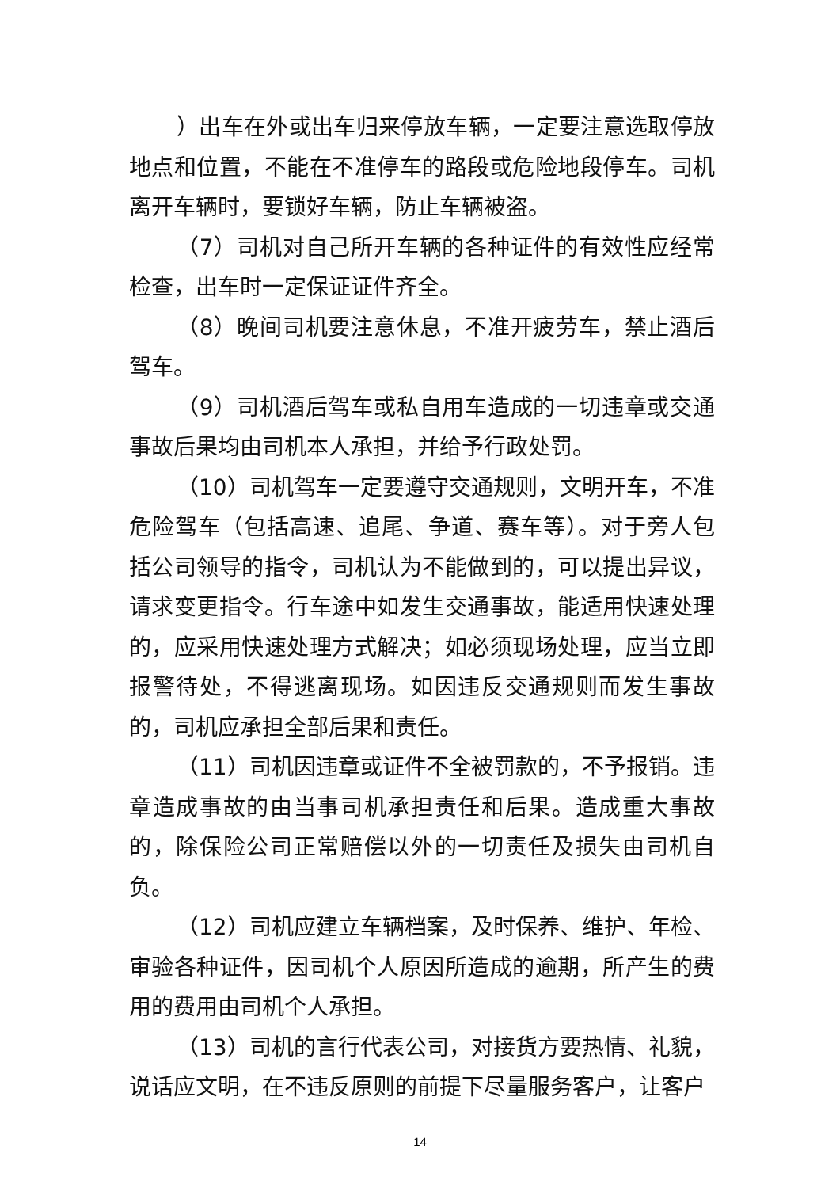）出车在外或出车归来停放车辆，一定要注意选取停放地点和位置，不能在不准停车的路段或危险地段停车。司机离开车辆时，要锁好车辆，防止车辆被盗。
（7）司机对自己所开车辆的各种证件的有效性应经常检查，出车时一定保证证件齐全。
（8）晚间司机要注意休息，不准开疲劳车，禁止酒后驾车。
（9）司机酒后驾车或私自用车造成的一切违章或交通事故后果均由司机本人承担，并给予行政处罚。
（10）司机驾车一定要遵守交通规则，文明开车，不准危险驾车（包括高速、追尾、争道、赛车等）。对于旁人包括公司领导的指令，司机认为不能做到的，可以提出异议，请求变更指令。行车途中如发生交通事故，能适用快速处理的，应采用快速处理方式解决；如必须现场处理，应当立即报警待处，不得逃离现场。如因违反交通规则而发生事故的，司机应承担全部后果和责任。
（11）司机因违章或证件不全被罚款的，不予报销。违章造成事故的由当事司机承担责任和后果。造成重大事故的，除保险公司正常赔偿以外的一切责任及损失由司机自负。
（12）司机应建立车辆档案，及时保养、维护、年检、审验各种证件，因司机个人原因所造成的逾期，所产生的费用的费用由司机个人承担。
（13）司机的言行代表公司，对接货方要热情、礼貌，说话应文明，在不违反原则的前提下尽量服务客户，让客户
14